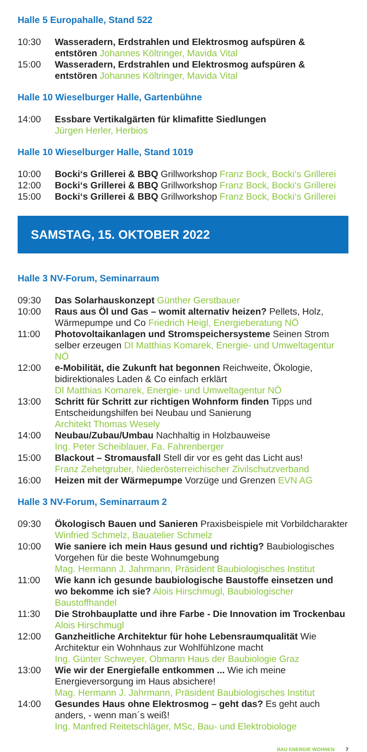Halle 5 Europahalle, Stand 522
10:30 Wasseradern, Erdstrahlen und Elektrosmog aufspüren & entstören Johannes Költringer, Mavida Vital
15:00 Wasseradern, Erdstrahlen und Elektrosmog aufspüren & entstören Johannes Költringer, Mavida Vital
Halle 10 Wieselburger Halle, Gartenbühne
14:00 Essbare Vertikalgärten für klimafitte Siedlungen
Jürgen Herler, Herbios
Halle 10 Wieselburger Halle, Stand 1019
10:00 Bocki‘s Grillerei & BBQ Grillworkshop Franz Bock, Bocki‘s Grillerei
12:00 Bocki‘s Grillerei & BBQ Grillworkshop Franz Bock, Bocki‘s Grillerei
15:00 Bocki‘s Grillerei & BBQ Grillworkshop Franz Bock, Bocki‘s Grillerei
SAMSTAG, 15. OKTOBER 2022
Halle 3 NV-Forum, Seminarraum
09:30 Das Solarhauskonzept Günther Gerstbauer
10:00 Raus aus Öl und Gas – womit alternativ heizen? Pellets, Holz, Wärmepumpe und Co Friedrich Heigl, Energieberatung NÖ
11:00 Photovoltaikanlagen und Stromspeichersysteme Seinen Strom selber erzeugen DI Matthias Komarek, Energie- und Umweltagentur NÖ
12:00 e-Mobilität, die Zukunft hat begonnen Reichweite, Ökologie, bidirektionales Laden & Co einfach erklärt
DI Matthias Komarek, Energie- und Umweltagentur NÖ
13:00 Schritt für Schritt zur richtigen Wohnform finden Tipps und Entscheidungshilfen bei Neubau und Sanierung
Architekt Thomas Wesely
14:00 Neubau/Zubau/Umbau Nachhaltig in Holzbauweise
Ing. Peter Scheiblauer, Fa. Fahrenberger
15:00 Blackout – Stromausfall Stell dir vor es geht das Licht aus!
Franz Zehetgruber, Niederösterreichischer Zivilschutzverband
16:00 Heizen mit der Wärmepumpe Vorzüge und Grenzen EVN AG
Halle 3 NV-Forum, Seminarraum 2
09:30 Ökologisch Bauen und Sanieren Praxisbeispiele mit Vorbildcharakter Winfried Schmelz, Bauatelier Schmelz
10:00 Wie saniere ich mein Haus gesund und richtig? Baubiologisches Vorgehen für die beste Wohnumgebung
Mag. Hermann J. Jahrmann, Präsident Baubiologisches Institut
11:00 Wie kann ich gesunde baubiologische Baustoffe einsetzen und wo bekomme ich sie? Alois Hirschmugl, Baubiologischer Baustoffhandel
11:30 Die Strohbauplatte und ihre Farbe - Die Innovation im Trockenbau Alois Hirschmugl
12:00 Ganzheitliche Architektur für hohe Lebensraumqualität Wie Architektur ein Wohnhaus zur Wohlfühlzone macht
Ing. Günter Schweyer, Obmann Haus der Baubiologie Graz
13:00 Wie wir der Energiefalle entkommen ... Wie ich meine Energieversorgung im Haus absichere!
Mag. Hermann J. Jahrmann, Präsident Baubiologisches Institut
14:00 Gesundes Haus ohne Elektrosmog – geht das? Es geht auch anders, - wenn man´s weiß!
Ing. Manfred Reitetschläger, MSc, Bau- und Elektrobiologe
BAU ENERGIE WOHNEN 7